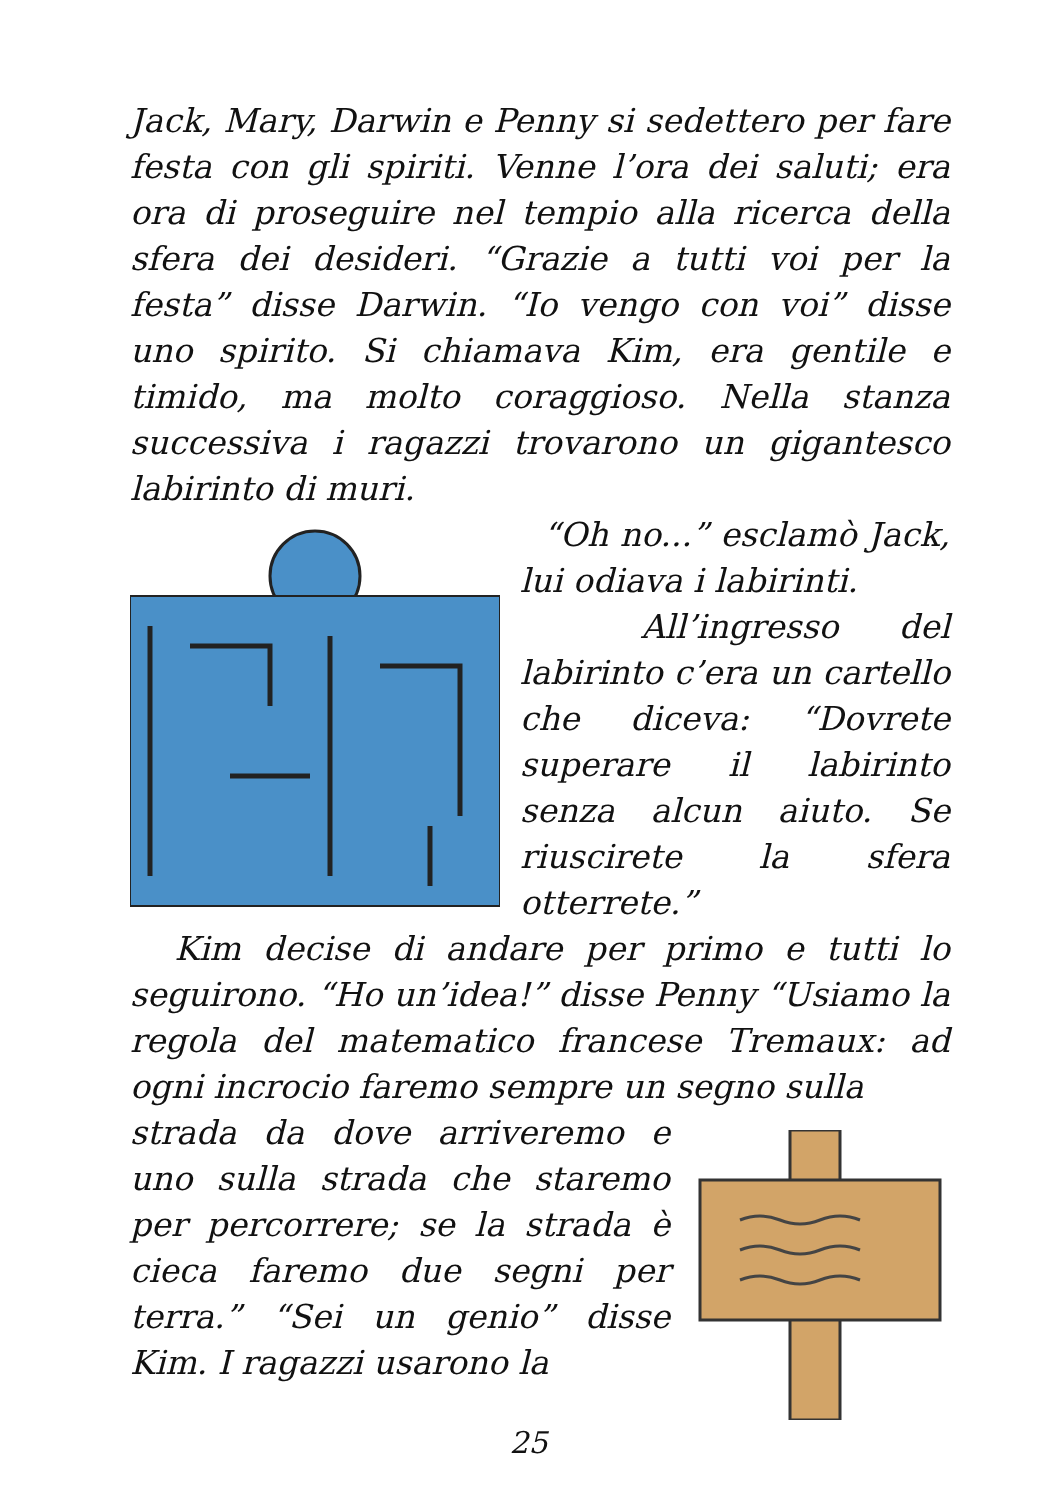Jack, Mary, Darwin e Penny si sedettero per fare festa con gli spiriti. Venne l’ora dei saluti; era ora di proseguire nel tempio alla ricerca della sfera dei desideri. “Grazie a tutti voi per la festa” disse Darwin. “Io vengo con voi” disse uno spirito. Si chiamava Kim, era gentile e timido, ma molto coraggioso. Nella stanza successiva i ragazzi trovarono un gigantesco labirinto di muri.
“Oh no...” esclamò Jack, lui odiava i labirinti.
All’ingresso del labirinto c’era un cartello che diceva: “Dovrete superare il labirinto senza alcun aiuto. Se riuscirete la sfera otterrete.”
Kim decise di andare per primo e tutti lo seguirono. “Ho un’idea!” disse Penny “Usiamo la regola del matematico francese Tremaux: ad ogni incrocio faremo sempre un segno sulla
strada da dove arriveremo e uno sulla strada che staremo per percorrere; se la strada è cieca faremo due segni per terra.” “Sei un genio” disse Kim. I ragazzi usarono la
25